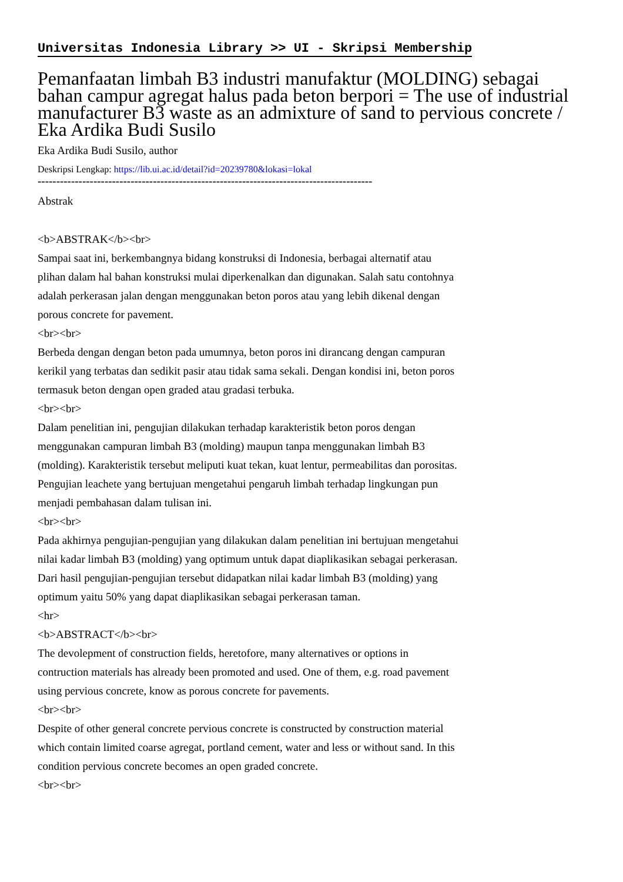Universitas Indonesia Library >> UI - Skripsi Membership
Pemanfaatan limbah B3 industri manufaktur (MOLDING) sebagai bahan campur agregat halus pada beton berpori = The use of industrial manufacturer B3 waste as an admixture of sand to pervious concrete / Eka Ardika Budi Susilo
Eka Ardika Budi Susilo, author
Deskripsi Lengkap: https://lib.ui.ac.id/detail?id=20239780&lokasi=lokal
------------------------------------------------------------------------------------------
Abstrak
<b>ABSTRAK</b><br>
Sampai saat ini, berkembangnya bidang konstruksi di Indonesia, berbagai alternatif atau plihan dalam hal bahan konstruksi mulai diperkenalkan dan digunakan. Salah satu contohnya adalah perkerasan jalan dengan menggunakan beton poros atau yang lebih dikenal dengan porous concrete for pavement.
<br><br>
Berbeda dengan dengan beton pada umumnya, beton poros ini dirancang dengan campuran kerikil yang terbatas dan sedikit pasir atau tidak sama sekali. Dengan kondisi ini, beton poros termasuk beton dengan open graded atau gradasi terbuka.
<br><br>
Dalam penelitian ini, pengujian dilakukan terhadap karakteristik beton poros dengan menggunakan campuran limbah B3 (molding) maupun tanpa menggunakan limbah B3 (molding). Karakteristik tersebut meliputi kuat tekan, kuat lentur, permeabilitas dan porositas. Pengujian leachete yang bertujuan mengetahui pengaruh limbah terhadap lingkungan pun menjadi pembahasan dalam tulisan ini.
<br><br>
Pada akhirnya pengujian-pengujian yang dilakukan dalam penelitian ini bertujuan mengetahui nilai kadar limbah B3 (molding) yang optimum untuk dapat diaplikasikan sebagai perkerasan. Dari hasil pengujian-pengujian tersebut didapatkan nilai kadar limbah B3 (molding) yang optimum yaitu 50% yang dapat diaplikasikan sebagai perkerasan taman.
<hr>
<b>ABSTRACT</b><br>
The devolepment of construction fields, heretofore, many alternatives or options in contruction materials has already been promoted and used. One of them, e.g. road pavement using pervious concrete, know as porous concrete for pavements.
<br><br>
Despite of other general concrete pervious concrete is constructed by construction material which contain limited coarse agregat, portland cement, water and less or without sand. In this condition pervious concrete becomes an open graded concrete.
<br><br>